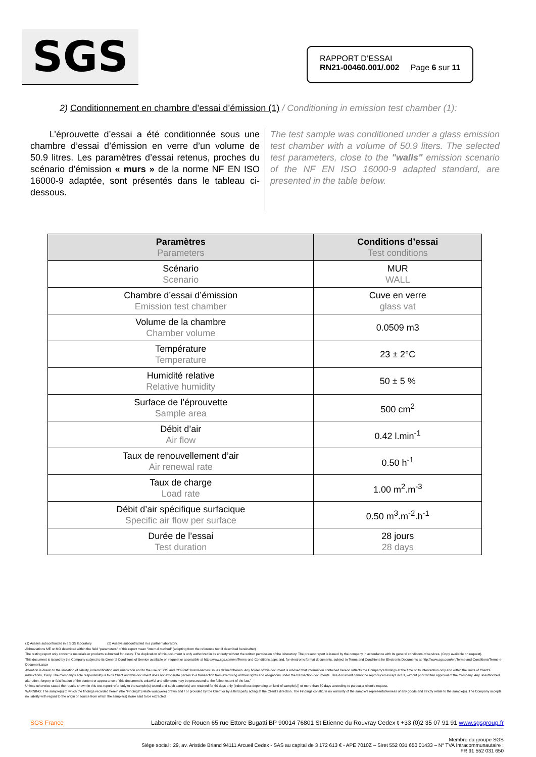SGS
RAPPORT D’ESSAI
RN21-00460.001/.002 Page 6 sur 11
2) Conditionnement en chambre d’essai d’émission (1) / Conditioning in emission test chamber (1):
L’éprouvette d’essai a été conditionnée sous une chambre d’essai d’émission en verre d’un volume de 50.9 litres. Les paramètres d’essai retenus, proches du scénario d’émission « murs » de la norme NF EN ISO 16000-9 adaptée, sont présentés dans le tableau ci-dessous.
The test sample was conditioned under a glass emission test chamber with a volume of 50.9 liters. The selected test parameters, close to the "walls" emission scenario of the NF EN ISO 16000-9 adapted standard, are presented in the table below.
| Paramètres Parameters | Conditions d’essai Test conditions |
| --- | --- |
| Scénario Scenario | MUR WALL |
| Chambre d’essai d’émission Emission test chamber | Cuve en verre glass vat |
| Volume de la chambre Chamber volume | 0.0509 m3 |
| Température Temperature | 23 ± 2°C |
| Humidité relative Relative humidity | 50 ± 5 % |
| Surface de l’éprouvette Sample area | 500 cm<sup>2</sup> |
| Débit d’air Air flow | 0.42 l.min<sup>-1</sup> |
| Taux de renouvellement d’air Air renewal rate | 0.50 h<sup>-1</sup> |
| Taux de charge Load rate | 1.00 m<sup>2</sup>.m<sup>-3</sup> |
| Débit d’air spécifique surfacique Specific air flow per surface | 0.50 m<sup>3</sup>.m<sup>-2</sup>.h<sup>-1</sup> |
| Durée de l’essai Test duration | 28 jours 28 days |
(1) Assays subcontracted in a SGS laboratory (2) Assays subcontracted in a partner laboratory.
Abbreviations ME or MO described within the field "parameters" of this report mean "internal method" (adapting from the reference text if described hereinafter)
The testing report only concerns materials or products submitted for assay. The duplication of this document is only authorized in its entirety without the written permission of the laboratory. The present report is issued by the company in accordance with its general conditions of services. (Copy available on request).
This document is issued by the Company subject to its General Conditions of Service available on request or accessible at http://www.sgs.com/en/Terms-and-Conditions.aspx and, for electronic format documents, subject to Terms and Conditions for Electronic Documents at http://www.sgs.com/en/Terms-and-Conditions/Terms-e-Document.aspx
Attention is drawn to the limitation of liability, indemnification and jurisdiction and to the use of SGS and COFRAC brand-names issues defined therein. Any holder of this document is advised that information contained hereon reflects the Company's findings at the time of its intervention only and within the limits of Client's instructions, if any. The Company's sole responsibility is to its Client and this document does not exonerate parties to a transaction from exercising all their rights and obligations under the transaction documents. This document cannot be reproduced except in full, without prior written approval of the Company. Any unauthorized alteration, forgery or falsification of the content or appearance of this document is unlawful and offenders may be prosecuted to the fullest extent of the law."
Unless otherwise stated the results shown in this test report refer only to the sample(s) tested and such sample(s) are retained for 60 days only (indeed less depending on kind of sample(s)) or more than 60 days according to particular client's request.
WARNING: The sample(s) to which the findings recorded herein (the "Findings") relate was(were) drawn and / or provided by the Client or by a third party acting at the Client's direction. The Findings constitute no warranty of the sample's representativeness of any goods and strictly relate to the sample(s). The Company accepts no liability with regard to the origin or source from which the sample(s) is/are said to be extracted.
SGS France Laboratoire de Rouen 65 rue Ettore Bugatti BP 90014 76801 St Etienne du Rouvray Cedex t +33 (0)2 35 07 91 91 www.sgsgroup.fr
Membre du groupe SGS
Siège social : 29, av. Aristide Briand 94111 Arcueil Cedex - SAS au capital de 3 172 613 € - APE 7010Z – Siret 552 031 650 01433 – N° TVA Intracommunautaire :
FR 91 552 031 650